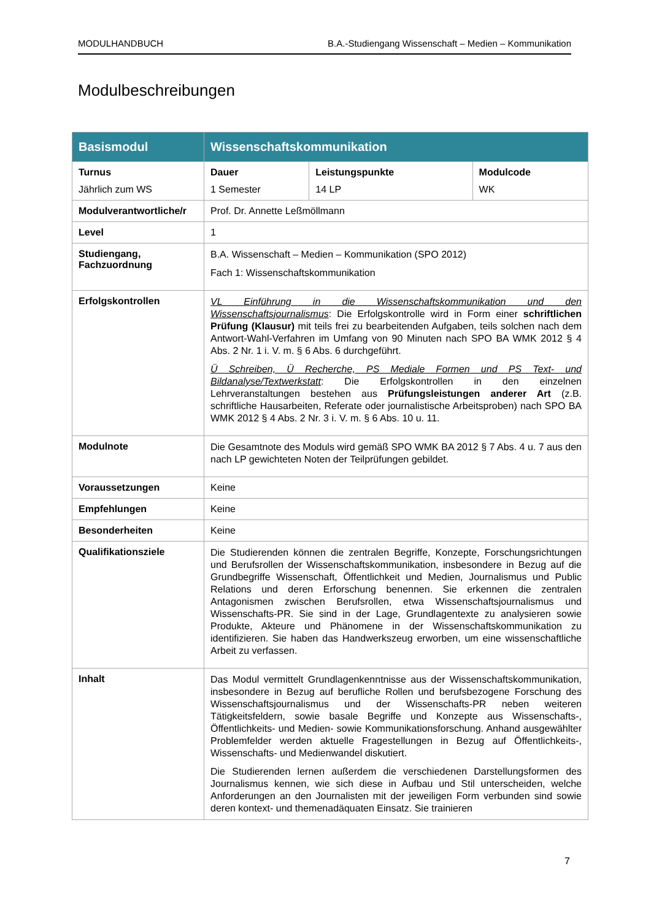MODULHANDBUCH B.A.-Studiengang Wissenschaft – Medien – Kommunikation
Modulbeschreibungen
| Basismodul | Wissenschaftskommunikation | | |
| --- | --- | --- | --- |
| Turnus Jährlich zum WS | Dauer 1 Semester | Leistungspunkte 14 LP | Modulcode WK |
| Modulverantwortliche/r | Prof. Dr. Annette Leßmöllmann | | |
| Level | 1 | | |
| Studiengang, Fachzuordnung | B.A. Wissenschaft – Medien – Kommunikation (SPO 2012) Fach 1: Wissenschaftskommunikation | | |
| Erfolgskontrollen | VL Einführung in die Wissenschaftskommunikation und den Wissenschaftsjournalismus : Die Erfolgskontrolle wird in Form einer schriftlichen Prüfung (Klausur) mit teils frei zu bearbeitenden Aufgaben, teils solchen nach dem Antwort-Wahl-Verfahren im Umfang von 90 Minuten nach SPO BA WMK 2012 § 4 Abs. 2 Nr. 1 i. V. m. § 6 Abs. 6 durchgeführt. Ü Schreiben, Ü Recherche, PS Mediale Formen und PS Text- und Bildanalyse/Textwerkstatt : Die Erfolgskontrollen in den einzelnen Lehrveranstaltungen bestehen aus Prüfungsleistungen anderer Art (z.B. schriftliche Hausarbeiten, Referate oder journalistische Arbeitsproben) nach SPO BA WMK 2012 § 4 Abs. 2 Nr. 3 i. V. m. § 6 Abs. 10 u. 11. | | |
| Modulnote | Die Gesamtnote des Moduls wird gemäß SPO WMK BA 2012 § 7 Abs. 4 u. 7 aus den nach LP gewichteten Noten der Teilprüfungen gebildet. | | |
| Voraussetzungen | Keine | | |
| Empfehlungen | Keine | | |
| Besonderheiten | Keine | | |
| Qualifikationsziele | Die Studierenden können die zentralen Begriffe, Konzepte, Forschungsrichtungen und Berufsrollen der Wissenschaftskommunikation, insbesondere in Bezug auf die Grundbegriffe Wissenschaft, Öffentlichkeit und Medien, Journalismus und Public Relations und deren Erforschung benennen. Sie erkennen die zentralen Antagonismen zwischen Berufsrollen, etwa Wissenschaftsjournalismus und Wissenschafts-PR. Sie sind in der Lage, Grundlagentexte zu analysieren sowie Produkte, Akteure und Phänomene in der Wissenschaftskommunikation zu identifizieren. Sie haben das Handwerkszeug erworben, um eine wissenschaftliche Arbeit zu verfassen. | | |
| Inhalt | Das Modul vermittelt Grundlagenkenntnisse aus der Wissenschaftskommunikation, insbesondere in Bezug auf berufliche Rollen und berufsbezogene Forschung des Wissenschaftsjournalismus und der Wissenschafts-PR neben weiteren Tätigkeitsfeldern, sowie basale Begriffe und Konzepte aus Wissenschafts-, Öffentlichkeits- und Medien- sowie Kommunikationsforschung. Anhand ausgewählter Problemfelder werden aktuelle Fragestellungen in Bezug auf Öffentlichkeits-, Wissenschafts- und Medienwandel diskutiert. Die Studierenden lernen außerdem die verschiedenen Darstellungsformen des Journalismus kennen, wie sich diese in Aufbau und Stil unterscheiden, welche Anforderungen an den Journalisten mit der jeweiligen Form verbunden sind sowie deren kontext- und themenadäquaten Einsatz. Sie trainieren | | |
7